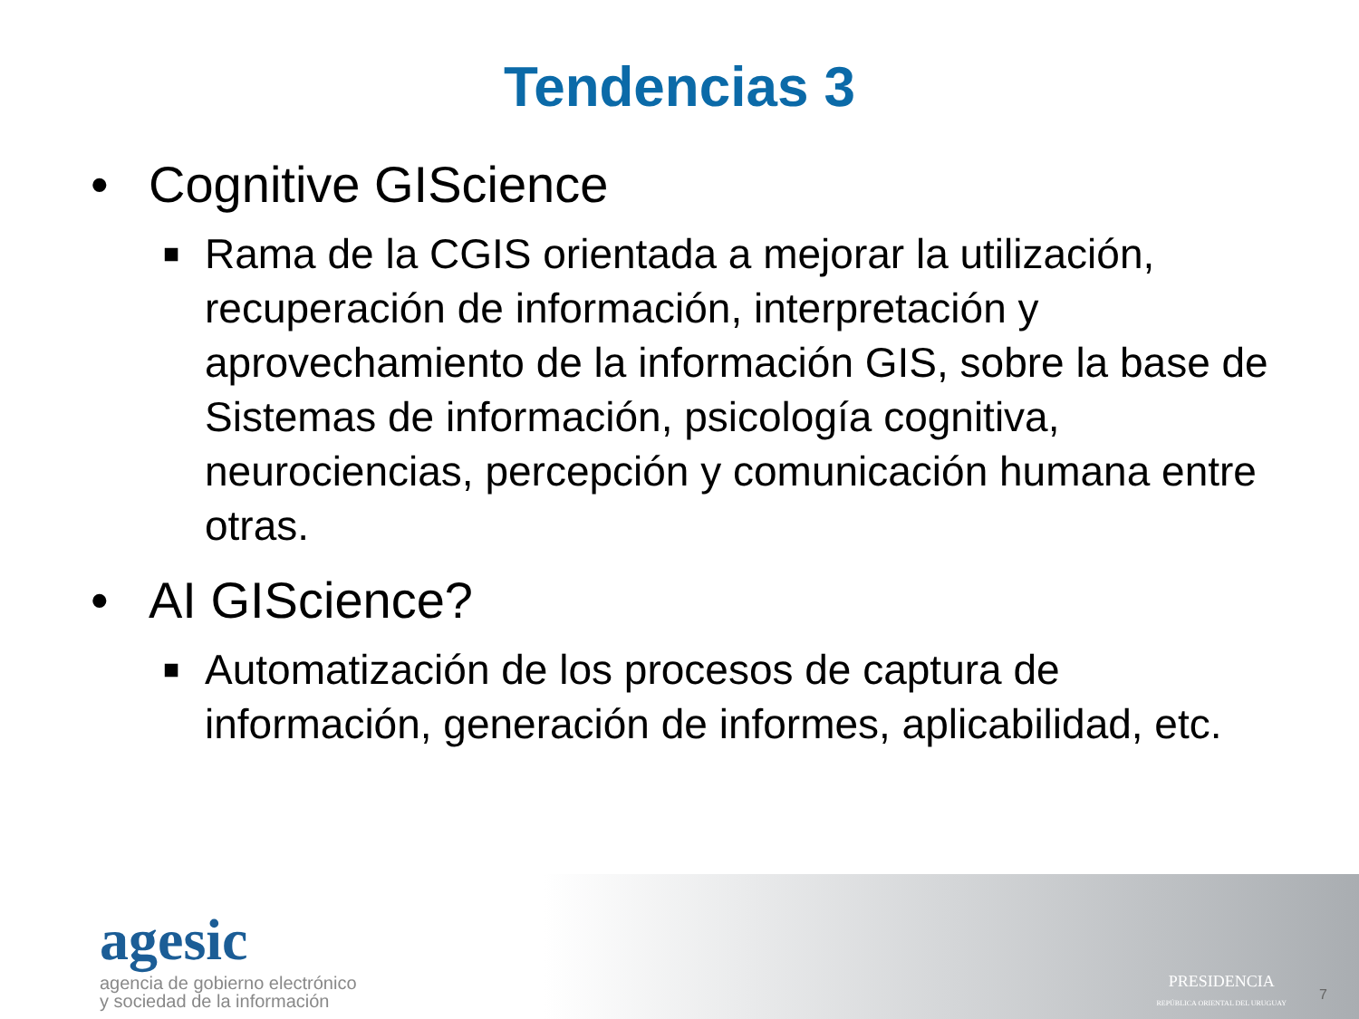Tendencias 3
• Cognitive GIScience
■ Rama de la CGIS orientada a mejorar la utilización, recuperación de información, interpretación y aprovechamiento de la información GIS, sobre la base de Sistemas de información, psicología cognitiva, neurociencias, percepción y comunicación humana entre otras.
• AI GIScience?
■ Automatización de los procesos de captura de información, generación de informes, aplicabilidad, etc.
agesic
agencia de gobierno electrónico
y sociedad de la información
PRESIDENCIA
REPÚBLICA ORIENTAL DEL URUGUAY
7